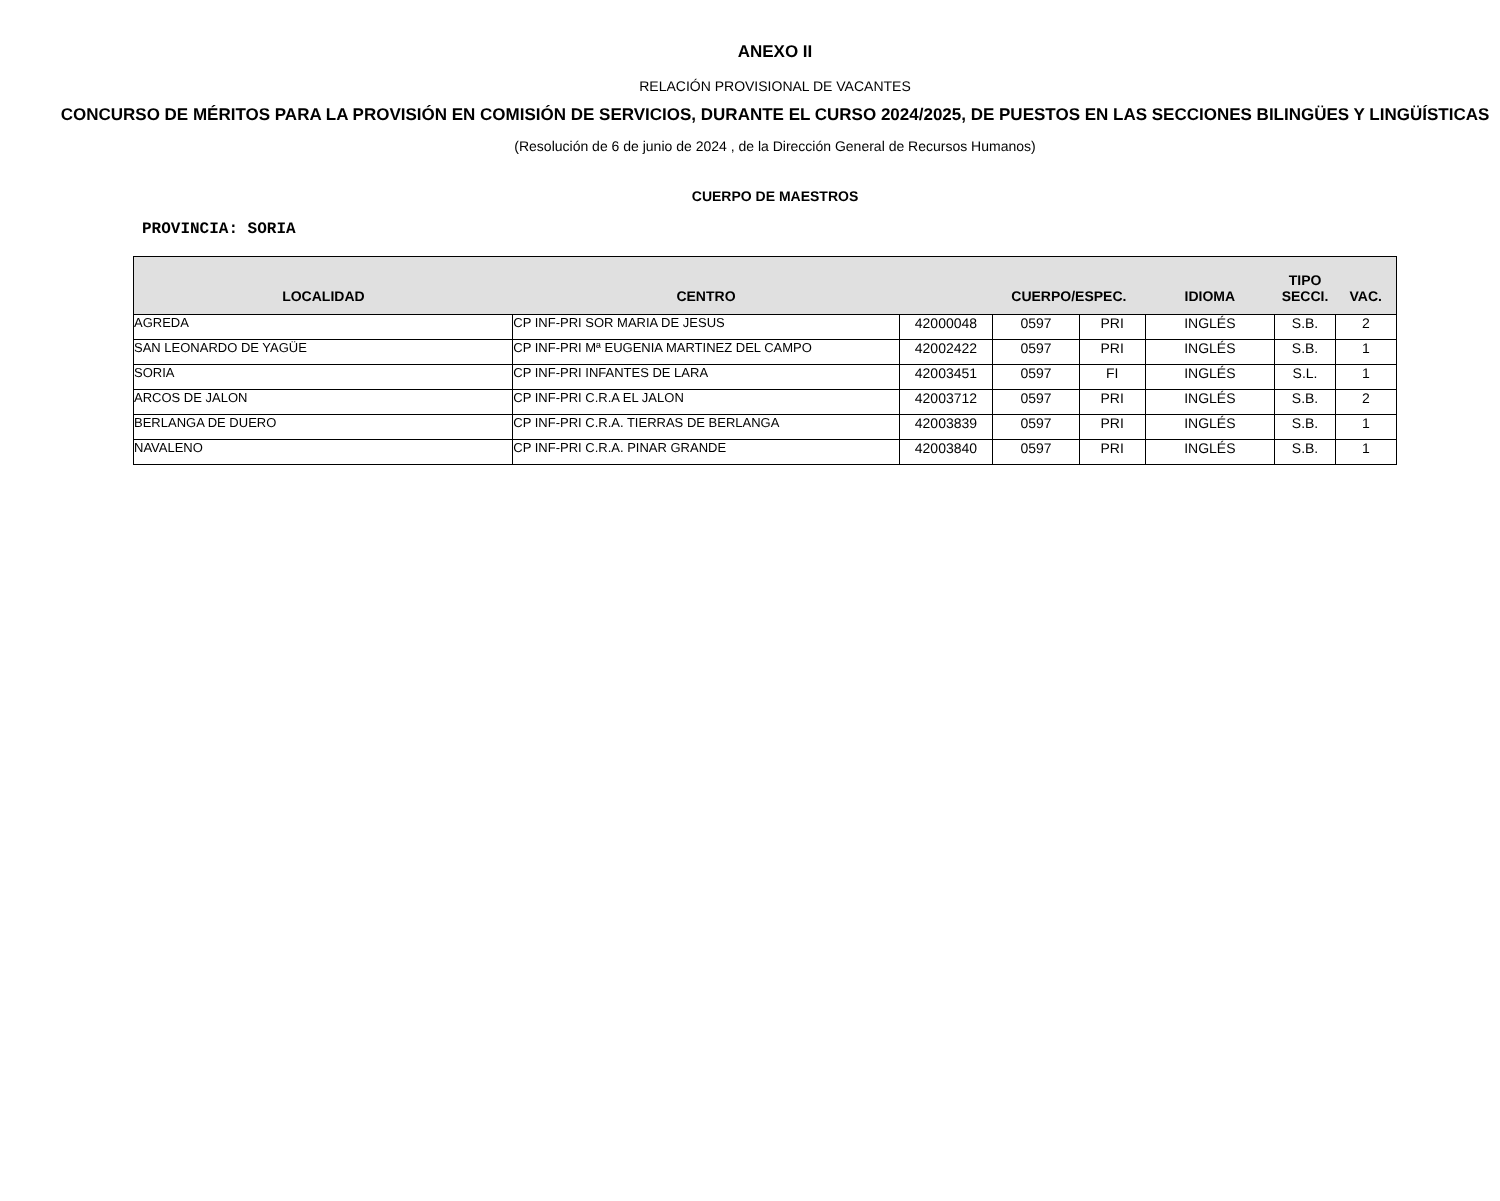ANEXO II
RELACIÓN PROVISIONAL DE VACANTES
CONCURSO DE MÉRITOS PARA LA PROVISIÓN EN COMISIÓN DE SERVICIOS, DURANTE EL CURSO 2024/2025, DE PUESTOS EN LAS SECCIONES BILINGÜES Y LINGÜÍSTICAS
(Resolución de 6 de junio de 2024 , de la Dirección General de Recursos Humanos)
CUERPO DE MAESTROS
PROVINCIA: SORIA
| LOCALIDAD | CENTRO | | CUERPO/ESPEC. | | IDIOMA | TIPO SECCI. | VAC. |
| --- | --- | --- | --- | --- | --- | --- | --- |
| AGREDA | CP INF-PRI SOR MARIA DE JESUS | 42000048 | 0597 | PRI | INGLÉS | S.B. | 2 |
| SAN LEONARDO DE YAGÜE | CP INF-PRI Mª EUGENIA MARTINEZ DEL CAMPO | 42002422 | 0597 | PRI | INGLÉS | S.B. | 1 |
| SORIA | CP INF-PRI INFANTES DE LARA | 42003451 | 0597 | FI | INGLÉS | S.L. | 1 |
| ARCOS DE JALON | CP INF-PRI C.R.A EL JALON | 42003712 | 0597 | PRI | INGLÉS | S.B. | 2 |
| BERLANGA DE DUERO | CP INF-PRI C.R.A. TIERRAS DE BERLANGA | 42003839 | 0597 | PRI | INGLÉS | S.B. | 1 |
| NAVALENO | CP INF-PRI C.R.A. PINAR GRANDE | 42003840 | 0597 | PRI | INGLÉS | S.B. | 1 |